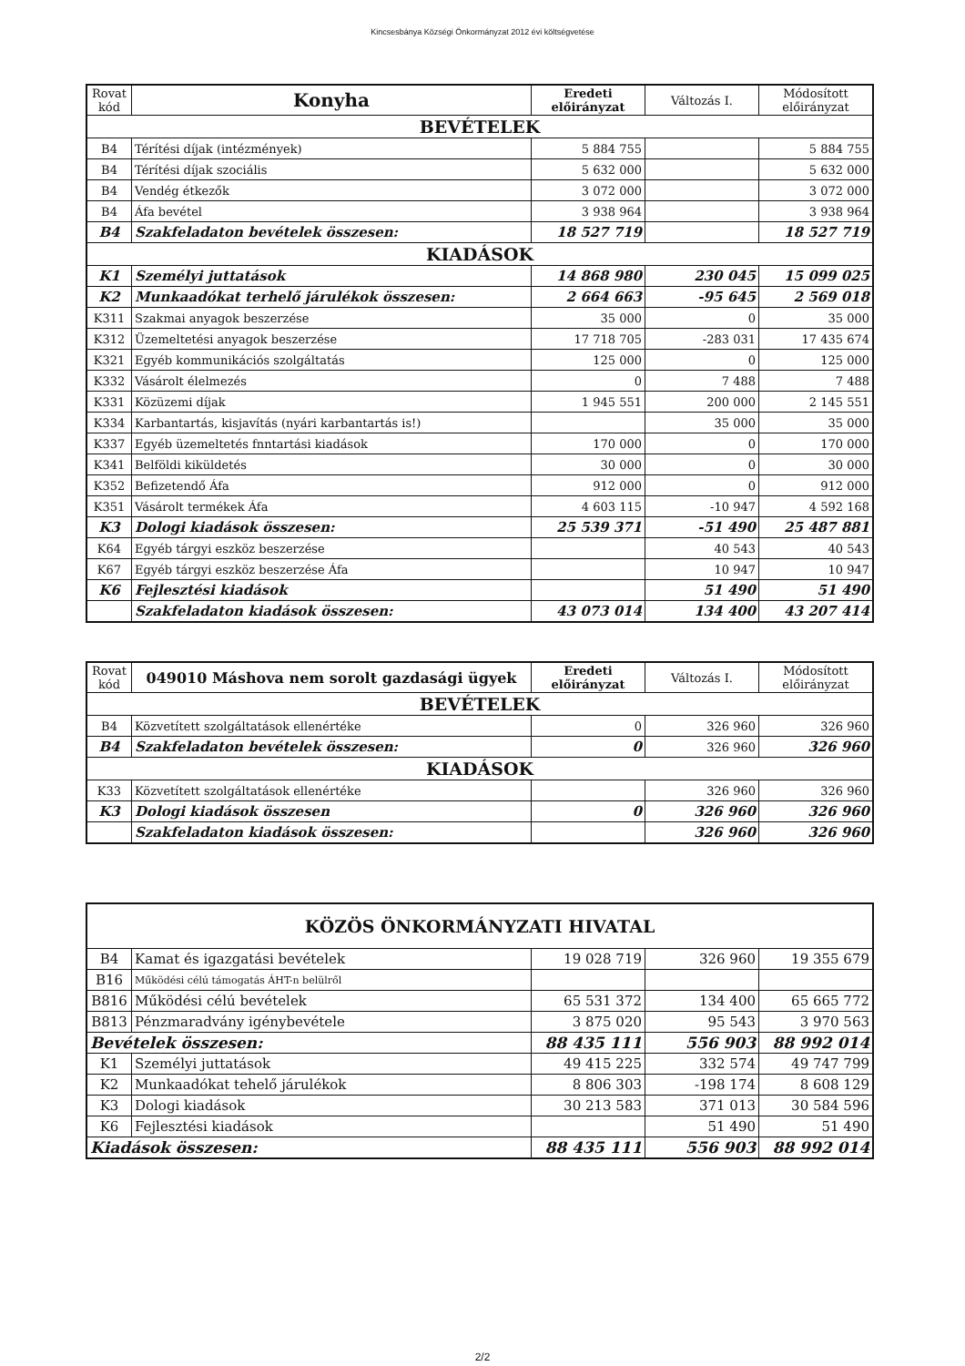Kincsesbánya Községi Önkormányzat 2012 évi költségvetése
| Rovat kód | Konyha | Eredeti előirányzat | Változás I. | Módosított előirányzat |
| --- | --- | --- | --- | --- |
| BEVÉTELEK | | | | |
| B4 | Térítési díjak (intézmények) | 5 884 755 | | 5 884 755 |
| B4 | Térítési díjak szociális | 5 632 000 | | 5 632 000 |
| B4 | Vendég étkezők | 3 072 000 | | 3 072 000 |
| B4 | Áfa bevétel | 3 938 964 | | 3 938 964 |
| B4 | Szakfeladaton bevételek összesen: | 18 527 719 | | 18 527 719 |
| KIADÁSOK | | | | |
| K1 | Személyi juttatások | 14 868 980 | 230 045 | 15 099 025 |
| K2 | Munkaadókat terhelő járulékok összesen: | 2 664 663 | -95 645 | 2 569 018 |
| K311 | Szakmai anyagok beszerzése | 35 000 | 0 | 35 000 |
| K312 | Üzemeltetési anyagok beszerzése | 17 718 705 | -283 031 | 17 435 674 |
| K321 | Egyéb kommunikációs szolgáltatás | 125 000 | 0 | 125 000 |
| K332 | Vásárolt élelmezés | 0 | 7 488 | 7 488 |
| K331 | Közüzemi díjak | 1 945 551 | 200 000 | 2 145 551 |
| K334 | Karbantartás, kisjavítás (nyári karbantartás is!) | | 35 000 | 35 000 |
| K337 | Egyéb üzemeltetés fnntartási kiadások | 170 000 | 0 | 170 000 |
| K341 | Belföldi kiküldetés | 30 000 | 0 | 30 000 |
| K352 | Befizetendő Áfa | 912 000 | 0 | 912 000 |
| K351 | Vásárolt termékek Áfa | 4 603 115 | -10 947 | 4 592 168 |
| K3 | Dologi kiadások összesen: | 25 539 371 | -51 490 | 25 487 881 |
| K64 | Egyéb tárgyi eszköz beszerzése | | 40 543 | 40 543 |
| K67 | Egyéb tárgyi eszköz beszerzése Áfa | | 10 947 | 10 947 |
| K6 | Fejlesztési kiadások | | 51 490 | 51 490 |
| | Szakfeladaton kiadások összesen: | 43 073 014 | 134 400 | 43 207 414 |
| Rovat kód | 049010 Máshova nem sorolt gazdasági ügyek | Eredeti előirányzat | Változás I. | Módosított előirányzat |
| --- | --- | --- | --- | --- |
| BEVÉTELEK | | | | |
| B4 | Közvetített szolgáltatások ellenértéke | 0 | 326 960 | 326 960 |
| B4 | Szakfeladaton bevételek összesen: | 0 | 326 960 | 326 960 |
| KIADÁSOK | | | | |
| K33 | Közvetített szolgáltatások ellenértéke | | 326 960 | 326 960 |
| K3 | Dologi kiadások összesen | 0 | 326 960 | 326 960 |
| | Szakfeladaton kiadások összesen: | | 326 960 | 326 960 |
| KÖZÖS ÖNKORMÁNYZATI HIVATAL | | | | |
| --- | --- | --- | --- | --- |
| B4 | Kamat és igazgatási bevételek | 19 028 719 | 326 960 | 19 355 679 |
| B16 | Működési célú támogatás ÁHT-n belülről | | | |
| B816 | Működési célú bevételek | 65 531 372 | 134 400 | 65 665 772 |
| B813 | Pénzmaradvány igénybevétele | 3 875 020 | 95 543 | 3 970 563 |
| Bevételek összesen: | | 88 435 111 | 556 903 | 88 992 014 |
| K1 | Személyi juttatások | 49 415 225 | 332 574 | 49 747 799 |
| K2 | Munkaadókat tehelő járulékok | 8 806 303 | -198 174 | 8 608 129 |
| K3 | Dologi kiadások | 30 213 583 | 371 013 | 30 584 596 |
| K6 | Fejlesztési kiadások | | 51 490 | 51 490 |
| Kiadások összesen: | | 88 435 111 | 556 903 | 88 992 014 |
2/2